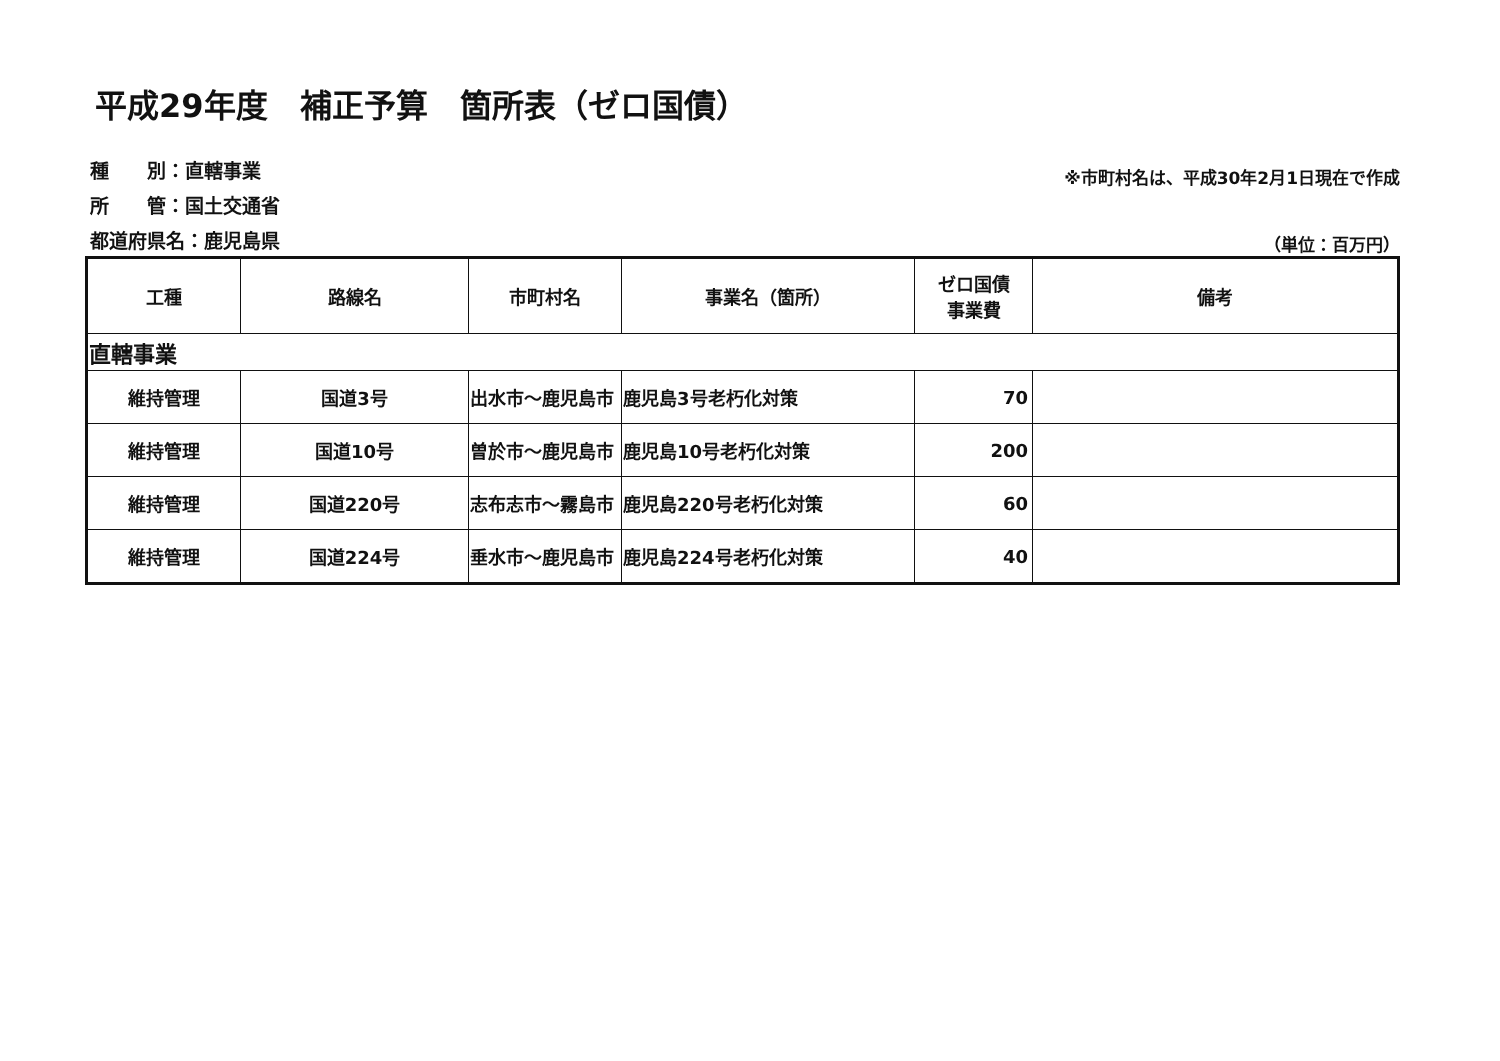平成29年度　補正予算　箇所表（ゼロ国債）
種　　別：直轄事業
所　　管：国土交通省
都道府県名：鹿児島県
※市町村名は、平成30年2月1日現在で作成
（単位：百万円）
| 工種 | 路線名 | 市町村名 | 事業名（箇所） | ゼロ国債 事業費 | 備考 |
| --- | --- | --- | --- | --- | --- |
| 直轄事業 | | | | | |
| 維持管理 | 国道3号 | 出水市～鹿児島市 | 鹿児島3号老朽化対策 | 70 | |
| 維持管理 | 国道10号 | 曽於市～鹿児島市 | 鹿児島10号老朽化対策 | 200 | |
| 維持管理 | 国道220号 | 志布志市～霧島市 | 鹿児島220号老朽化対策 | 60 | |
| 維持管理 | 国道224号 | 垂水市～鹿児島市 | 鹿児島224号老朽化対策 | 40 | |